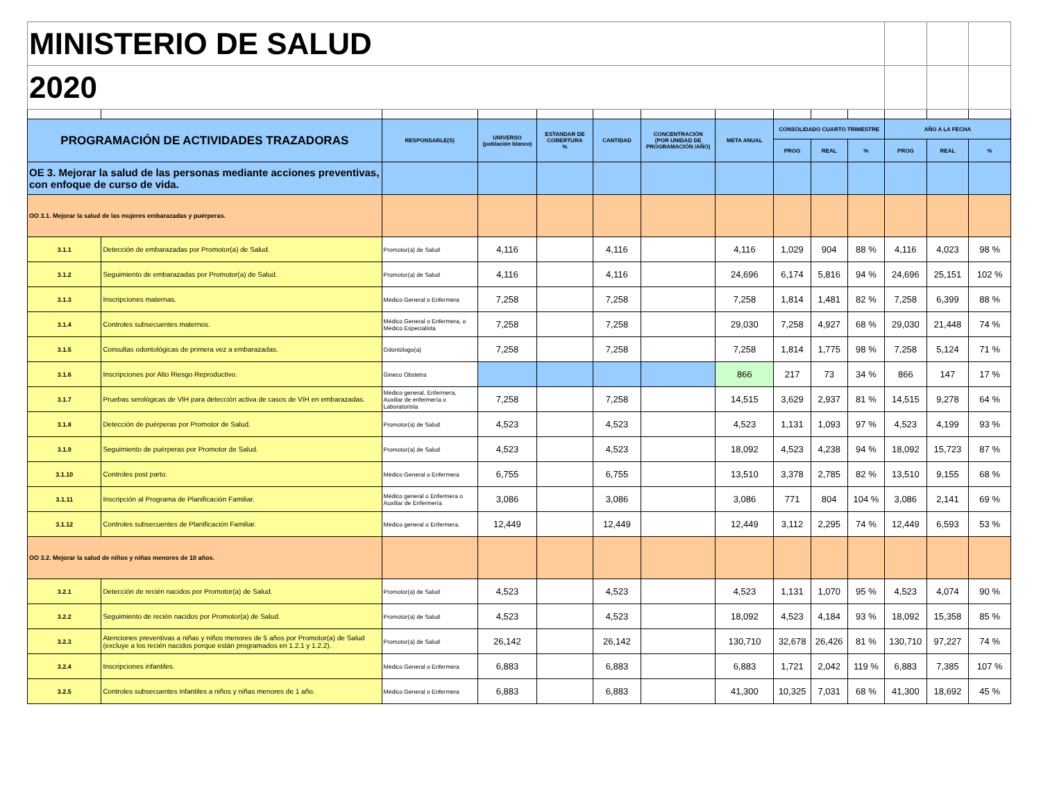| MINISTERIO DE SALUD | | | | | | | | | | | | | |
| 2020 | | | | | | | | | | | | | |
| PROGRAMACIÓN DE ACTIVIDADES TRAZADORAS | | RESPONSABLE(S) | UNIVERSO (población blanco) | ESTANDAR DE COBERTURA % | CANTIDAD | CONCENTRACIÓN (POR UNIDAD DE PROGRAMACIÓN /AÑO) | META ANUAL | CONSOLIDADO CUARTO TRIMESTRE | | | AÑO A LA FECHA | | |
| | | | | | | | | PROG | REAL | % | PROG | REAL | % |
| OE 3. Mejorar la salud de las personas mediante acciones preventivas, con enfoque de curso de vida. | | | | | | | | | | | | | |
| OO 3.1. Mejorar la salud de las mujeres embarazadas y puérperas. | | | | | | | | | | | | | |
| 3.1.1 | Detección de embarazadas por Promotor(a) de Salud. | Promotor(a) de Salud | 4,116 | | 4,116 | | 4,116 | 1,029 | 904 | 88 % | 4,116 | 4,023 | 98 % |
| 3.1.2 | Seguimiento de embarazadas por Promotor(a) de Salud. | Promotor(a) de Salud | 4,116 | | 4,116 | | 24,696 | 6,174 | 5,816 | 94 % | 24,696 | 25,151 | 102 % |
| 3.1.3 | Inscripciones maternas. | Médico General o Enfermera | 7,258 | | 7,258 | | 7,258 | 1,814 | 1,481 | 82 % | 7,258 | 6,399 | 88 % |
| 3.1.4 | Controles subsecuentes maternos. | Médico General o Enfermera, o Médico Especialista | 7,258 | | 7,258 | | 29,030 | 7,258 | 4,927 | 68 % | 29,030 | 21,448 | 74 % |
| 3.1.5 | Consultas odontológicas de primera vez a embarazadas. | Odontólogo(a) | 7,258 | | 7,258 | | 7,258 | 1,814 | 1,775 | 98 % | 7,258 | 5,124 | 71 % |
| 3.1.6 | Inscripciones por Alto Riesgo Reproductivo. | Gineco Obstetra | | | | | 866 | 217 | 73 | 34 % | 866 | 147 | 17 % |
| 3.1.7 | Pruebas serológicas de VIH para detección activa de casos de VIH en embarazadas. | Médico general, Enfermera, Auxiliar de enfermería o Laboratorista | 7,258 | | 7,258 | | 14,515 | 3,629 | 2,937 | 81 % | 14,515 | 9,278 | 64 % |
| 3.1.8 | Detección de puérperas por Promotor de Salud. | Promotor(a) de Salud | 4,523 | | 4,523 | | 4,523 | 1,131 | 1,093 | 97 % | 4,523 | 4,199 | 93 % |
| 3.1.9 | Seguimiento de puérperas por Promotor de Salud. | Promotor(a) de Salud | 4,523 | | 4,523 | | 18,092 | 4,523 | 4,238 | 94 % | 18,092 | 15,723 | 87 % |
| 3.1.10 | Controles post parto. | Médico General o Enfermera | 6,755 | | 6,755 | | 13,510 | 3,378 | 2,785 | 82 % | 13,510 | 9,155 | 68 % |
| 3.1.11 | Inscripción al Programa de Planificación Familiar. | Médico general o Enfermera o Auxiliar de Enfermería | 3,086 | | 3,086 | | 3,086 | 771 | 804 | 104 % | 3,086 | 2,141 | 69 % |
| 3.1.12 | Controles subsecuentes de Planificación Familiar. | Médico general o Enfermera. | 12,449 | | 12,449 | | 12,449 | 3,112 | 2,295 | 74 % | 12,449 | 6,593 | 53 % |
| OO 3.2. Mejorar la salud de niños y niñas menores de 10 años. | | | | | | | | | | | | | |
| 3.2.1 | Detección de recién nacidos por Promotor(a) de Salud. | Promotor(a) de Salud | 4,523 | | 4,523 | | 4,523 | 1,131 | 1,070 | 95 % | 4,523 | 4,074 | 90 % |
| 3.2.2 | Seguimiento de recién nacidos por Promotor(a) de Salud. | Promotor(a) de Salud | 4,523 | | 4,523 | | 18,092 | 4,523 | 4,184 | 93 % | 18,092 | 15,358 | 85 % |
| 3.2.3 | Atenciones preventivas a niñas y niños menores de 5 años por Promotor(a) de Salud (excluye a los recién nacidos porque están programados en 1.2.1 y 1.2.2). | Promotor(a) de Salud | 26,142 | | 26,142 | | 130,710 | 32,678 | 26,426 | 81 % | 130,710 | 97,227 | 74 % |
| 3.2.4 | Inscripciones infantiles. | Médico General o Enfermera | 6,883 | | 6,883 | | 6,883 | 1,721 | 2,042 | 119 % | 6,883 | 7,385 | 107 % |
| 3.2.5 | Controles subsecuentes infantiles a niños y niñas menores de 1 año. | Médico General o Enfermera | 6,883 | | 6,883 | | 41,300 | 10,325 | 7,031 | 68 % | 41,300 | 18,692 | 45 % |